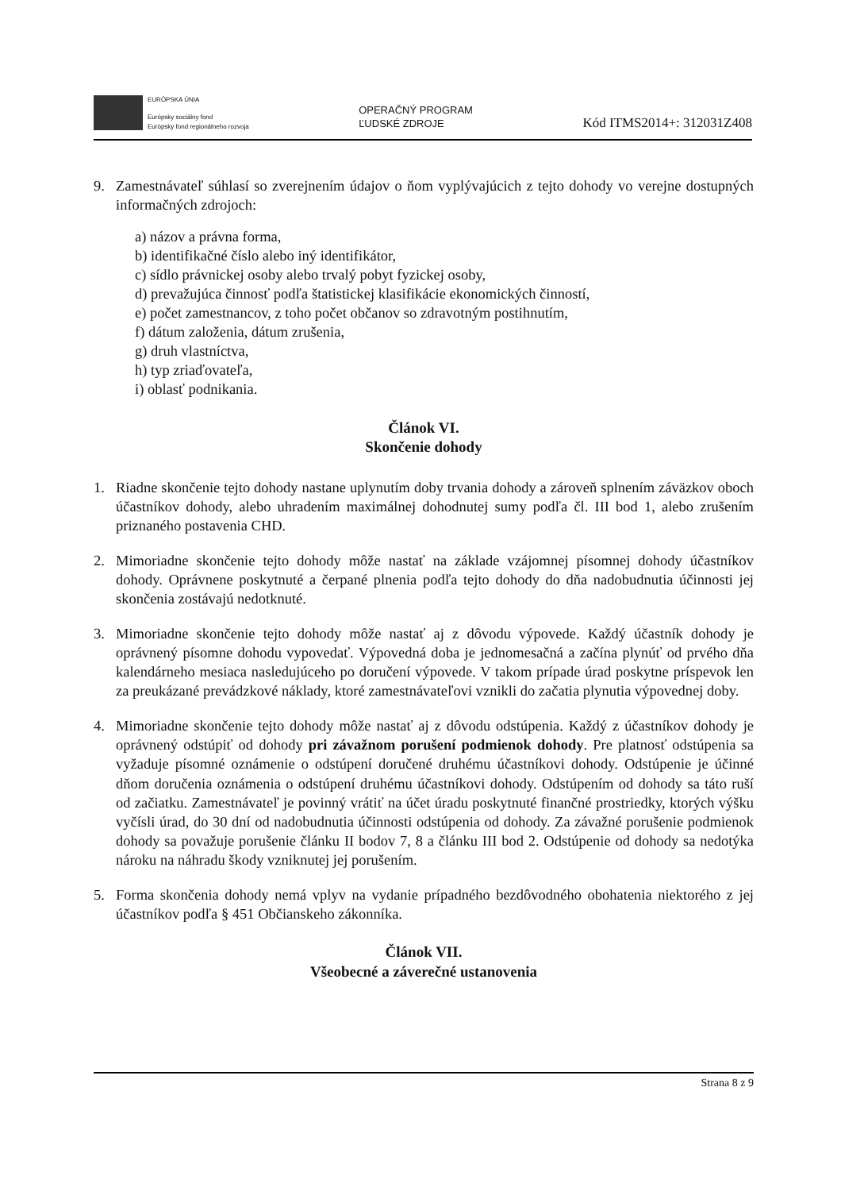EURÓPSKA ÚNIA
Európsky sociálny fond
Európsky fond regionálneho rozvoja
OPERAČNÝ PROGRAM
ĽUDSKÉ ZDROJE
Kód ITMS2014+: 312031Z408
9. Zamestnávateľ súhlasí so zverejnením údajov o ňom vyplývajúcich z tejto dohody vo verejne dostupných informačných zdrojoch:
a) názov a právna forma,
b) identifikačné číslo alebo iný identifikátor,
c) sídlo právnickej osoby alebo trvalý pobyt fyzickej osoby,
d) prevažujúca činnosť podľa štatistickej klasifikácie ekonomických činností,
e) počet zamestnancov, z toho počet občanov so zdravotným postihnutím,
f) dátum založenia, dátum zrušenia,
g) druh vlastníctva,
h) typ zriaďovateľa,
i) oblasť podnikania.
Článok VI.
Skončenie dohody
1. Riadne skončenie tejto dohody nastane uplynutím doby trvania dohody a zároveň splnením záväzkov oboch účastníkov dohody, alebo uhradením maximálnej dohodnutej sumy podľa čl. III bod 1, alebo zrušením priznaného postavenia CHD.
2. Mimoriadne skončenie tejto dohody môže nastať na základe vzájomnej písomnej dohody účastníkov dohody. Oprávnene poskytnuté a čerpané plnenia podľa tejto dohody do dňa nadobudnutia účinnosti jej skončenia zostávajú nedotknuté.
3. Mimoriadne skončenie tejto dohody môže nastať aj z dôvodu výpovede. Každý účastník dohody je oprávnený písomne dohodu vypovedať. Výpovedná doba je jednomesačná a začína plynúť od prvého dňa kalendárneho mesiaca nasledujúceho po doručení výpovede. V takom prípade úrad poskytne príspevok len za preukázané prevádzkové náklady, ktoré zamestnávateľovi vznikli do začatia plynutia výpovednej doby.
4. Mimoriadne skončenie tejto dohody môže nastať aj z dôvodu odstúpenia. Každý z účastníkov dohody je oprávnený odstúpiť od dohody pri závažnom porušení podmienok dohody. Pre platnosť odstúpenia sa vyžaduje písomné oznámenie o odstúpení doručené druhému účastníkovi dohody. Odstúpenie je účinné dňom doručenia oznámenia o odstúpení druhému účastníkovi dohody. Odstúpením od dohody sa táto ruší od začiatku. Zamestnávateľ je povinný vrátiť na účet úradu poskytnuté finančné prostriedky, ktorých výšku vyčísli úrad, do 30 dní od nadobudnutia účinnosti odstúpenia od dohody. Za závažné porušenie podmienok dohody sa považuje porušenie článku II bodov 7, 8 a článku III bod 2. Odstúpenie od dohody sa nedotýka nároku na náhradu škody vzniknutej jej porušením.
5. Forma skončenia dohody nemá vplyv na vydanie prípadného bezdôvodného obohatenia niektorého z jej účastníkov podľa § 451 Občianskeho zákonníka.
Článok VII.
Všeobecné a záverečné ustanovenia
Strana 8 z 9